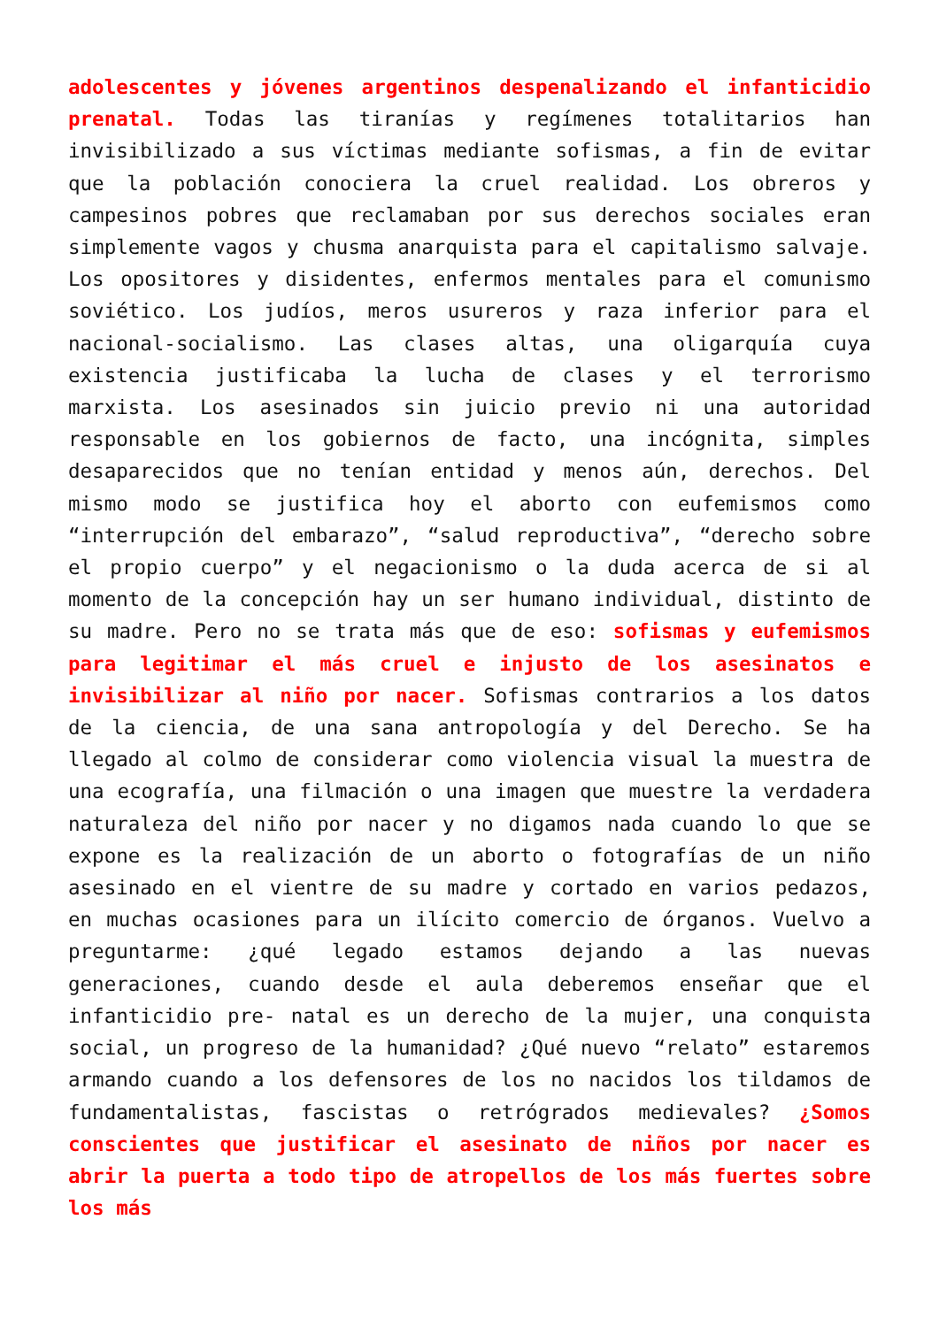adolescentes y jóvenes argentinos despenalizando el infanticidio prenatal. Todas las tiranías y regímenes totalitarios han invisibilizado a sus víctimas mediante sofismas, a fin de evitar que la población conociera la cruel realidad. Los obreros y campesinos pobres que reclamaban por sus derechos sociales eran simplemente vagos y chusma anarquista para el capitalismo salvaje. Los opositores y disidentes, enfermos mentales para el comunismo soviético. Los judíos, meros usureros y raza inferior para el nacional-socialismo. Las clases altas, una oligarquía cuya existencia justificaba la lucha de clases y el terrorismo marxista. Los asesinados sin juicio previo ni una autoridad responsable en los gobiernos de facto, una incógnita, simples desaparecidos que no tenían entidad y menos aún, derechos. Del mismo modo se justifica hoy el aborto con eufemismos como “interrupción del embarazo”, “salud reproductiva”, “derecho sobre el propio cuerpo” y el negacionismo o la duda acerca de si al momento de la concepción hay un ser humano individual, distinto de su madre. Pero no se trata más que de eso: sofismas y eufemismos para legitimar el más cruel e injusto de los asesinatos e invisibilizar al niño por nacer. Sofismas contrarios a los datos de la ciencia, de una sana antropología y del Derecho. Se ha llegado al colmo de considerar como violencia visual la muestra de una ecografía, una filmación o una imagen que muestre la verdadera naturaleza del niño por nacer y no digamos nada cuando lo que se expone es la realización de un aborto o fotografías de un niño asesinado en el vientre de su madre y cortado en varios pedazos, en muchas ocasiones para un ilícito comercio de órganos. Vuelvo a preguntarme: ¿qué legado estamos dejando a las nuevas generaciones, cuando desde el aula deberemos enseñar que el infanticidio pre- natal es un derecho de la mujer, una conquista social, un progreso de la humanidad? ¿Qué nuevo “relato” estaremos armando cuando a los defensores de los no nacidos los tildamos de fundamentalistas, fascistas o retrógrados medievales? ¿Somos conscientes que justificar el asesinato de niños por nacer es abrir la puerta a todo tipo de atropellos de los más fuertes sobre los más